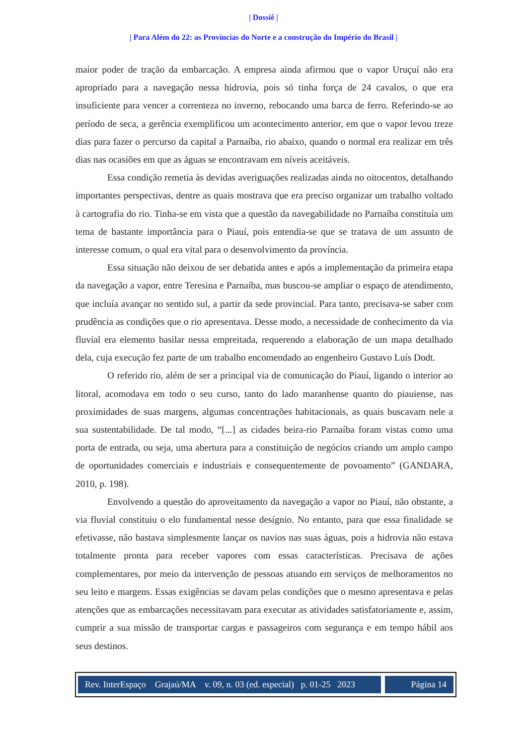| Dossiê |
| Para Além do 22: as Províncias do Norte e a construção do Império do Brasil |
maior poder de tração da embarcação. A empresa ainda afirmou que o vapor Uruçuí não era apropriado para a navegação nessa hidrovia, pois só tinha força de 24 cavalos, o que era insuficiente para vencer a correnteza no inverno, rebocando uma barca de ferro. Referindo-se ao período de seca, a gerência exemplificou um acontecimento anterior, em que o vapor levou treze dias para fazer o percurso da capital a Parnaíba, rio abaixo, quando o normal era realizar em três dias nas ocasiões em que as águas se encontravam em níveis aceitáveis.
Essa condição remetia às devidas averiguações realizadas ainda no oitocentos, detalhando importantes perspectivas, dentre as quais mostrava que era preciso organizar um trabalho voltado à cartografia do rio. Tinha-se em vista que a questão da navegabilidade no Parnaíba constituía um tema de bastante importância para o Piauí, pois entendia-se que se tratava de um assunto de interesse comum, o qual era vital para o desenvolvimento da província.
Essa situação não deixou de ser debatida antes e após a implementação da primeira etapa da navegação a vapor, entre Teresina e Parnaíba, mas buscou-se ampliar o espaço de atendimento, que incluía avançar no sentido sul, a partir da sede provincial. Para tanto, precisava-se saber com prudência as condições que o rio apresentava. Desse modo, a necessidade de conhecimento da via fluvial era elemento basilar nessa empreitada, requerendo a elaboração de um mapa detalhado dela, cuja execução fez parte de um trabalho encomendado ao engenheiro Gustavo Luís Dodt.
O referido rio, além de ser a principal via de comunicação do Piauí, ligando o interior ao litoral, acomodava em todo o seu curso, tanto do lado maranhense quanto do piauiense, nas proximidades de suas margens, algumas concentrações habitacionais, as quais buscavam nele a sua sustentabilidade. De tal modo, “[...] as cidades beira-rio Parnaíba foram vistas como uma porta de entrada, ou seja, uma abertura para a constituição de negócios criando um amplo campo de oportunidades comerciais e industriais e consequentemente de povoamento” (GANDARA, 2010, p. 198).
Envolvendo a questão do aproveitamento da navegação a vapor no Piauí, não obstante, a via fluvial constituiu o elo fundamental nesse desígnio. No entanto, para que essa finalidade se efetivasse, não bastava simplesmente lançar os navios nas suas águas, pois a hidrovia não estava totalmente pronta para receber vapores com essas características. Precisava de ações complementares, por meio da intervenção de pessoas atuando em serviços de melhoramentos no seu leito e margens. Essas exigências se davam pelas condições que o mesmo apresentava e pelas atenções que as embarcações necessitavam para executar as atividades satisfatoriamente e, assim, cumprir a sua missão de transportar cargas e passageiros com segurança e em tempo hábil aos seus destinos.
Rev. InterEspaço Grajaú/MA v. 09, n. 03 (ed. especial) p. 01-25 2023
Página 14